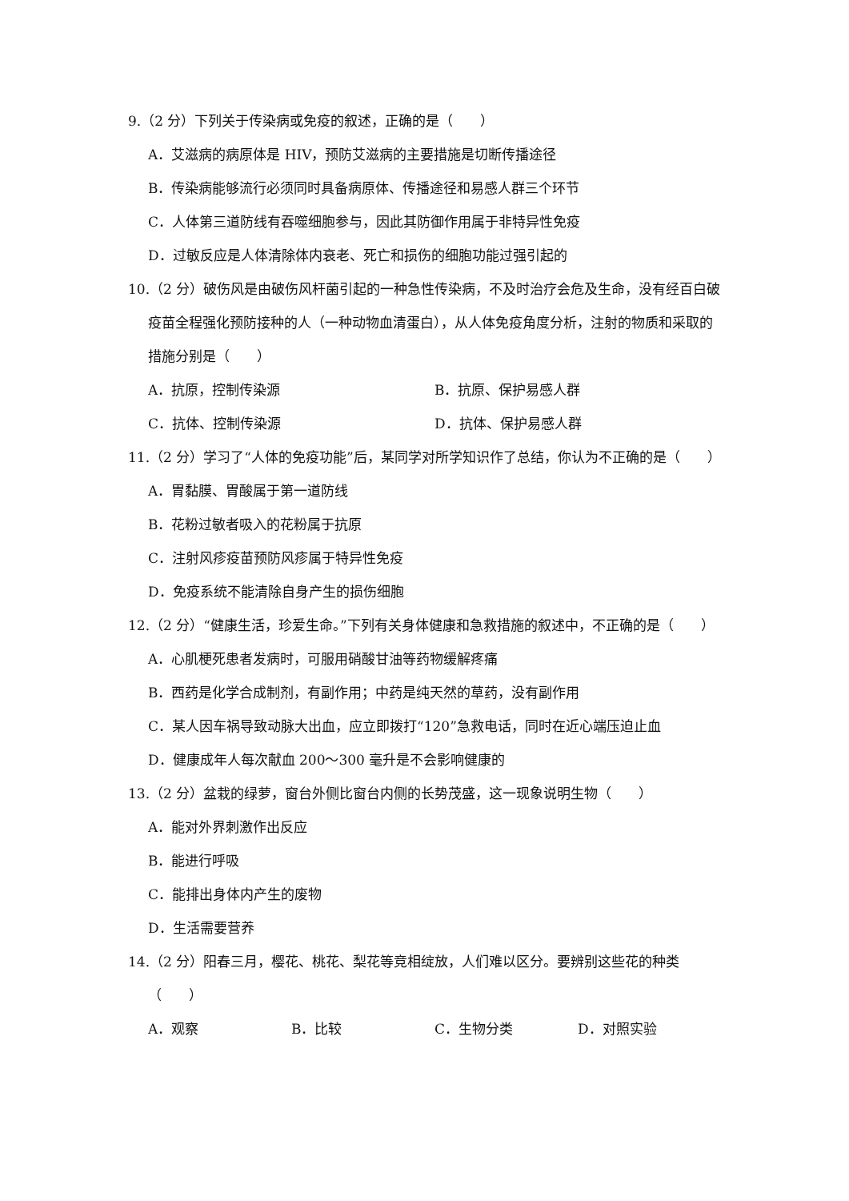9.（2 分）下列关于传染病或免疫的叙述，正确的是（　　）
A．艾滋病的病原体是 HIV，预防艾滋病的主要措施是切断传播途径
B．传染病能够流行必须同时具备病原体、传播途径和易感人群三个环节
C．人体第三道防线有吞噬细胞参与，因此其防御作用属于非特异性免疫
D．过敏反应是人体清除体内衰老、死亡和损伤的细胞功能过强引起的
10.（2 分）破伤风是由破伤风杆菌引起的一种急性传染病，不及时治疗会危及生命，没有经百白破疫苗全程强化预防接种的人（一种动物血清蛋白），从人体免疫角度分析，注射的物质和采取的措施分别是（　　）
A．抗原，控制传染源 B．抗原、保护易感人群
C．抗体、控制传染源 D．抗体、保护易感人群
11.（2 分）学习了“人体的免疫功能”后，某同学对所学知识作了总结，你认为不正确的是（　　）
A．胃黏膜、胃酸属于第一道防线
B．花粉过敏者吸入的花粉属于抗原
C．注射风疹疫苗预防风疹属于特异性免疫
D．免疫系统不能清除自身产生的损伤细胞
12.（2 分）“健康生活，珍爱生命。”下列有关身体健康和急救措施的叙述中，不正确的是（　　）
A．心肌梗死患者发病时，可服用硝酸甘油等药物缓解疼痛
B．西药是化学合成制剂，有副作用；中药是纯天然的草药，没有副作用
C．某人因车祸导致动脉大出血，应立即拨打“120”急救电话，同时在近心端压迫止血
D．健康成年人每次献血 200～300 毫升是不会影响健康的
13.（2 分）盆栽的绿萝，窗台外侧比窗台内侧的长势茂盛，这一现象说明生物（　　）
A．能对外界刺激作出反应
B．能进行呼吸
C．能排出身体内产生的废物
D．生活需要营养
14.（2 分）阳春三月，樱花、桃花、梨花等竞相绽放，人们难以区分。要辨别这些花的种类（　　）
A．观察 B．比较 C．生物分类 D．对照实验